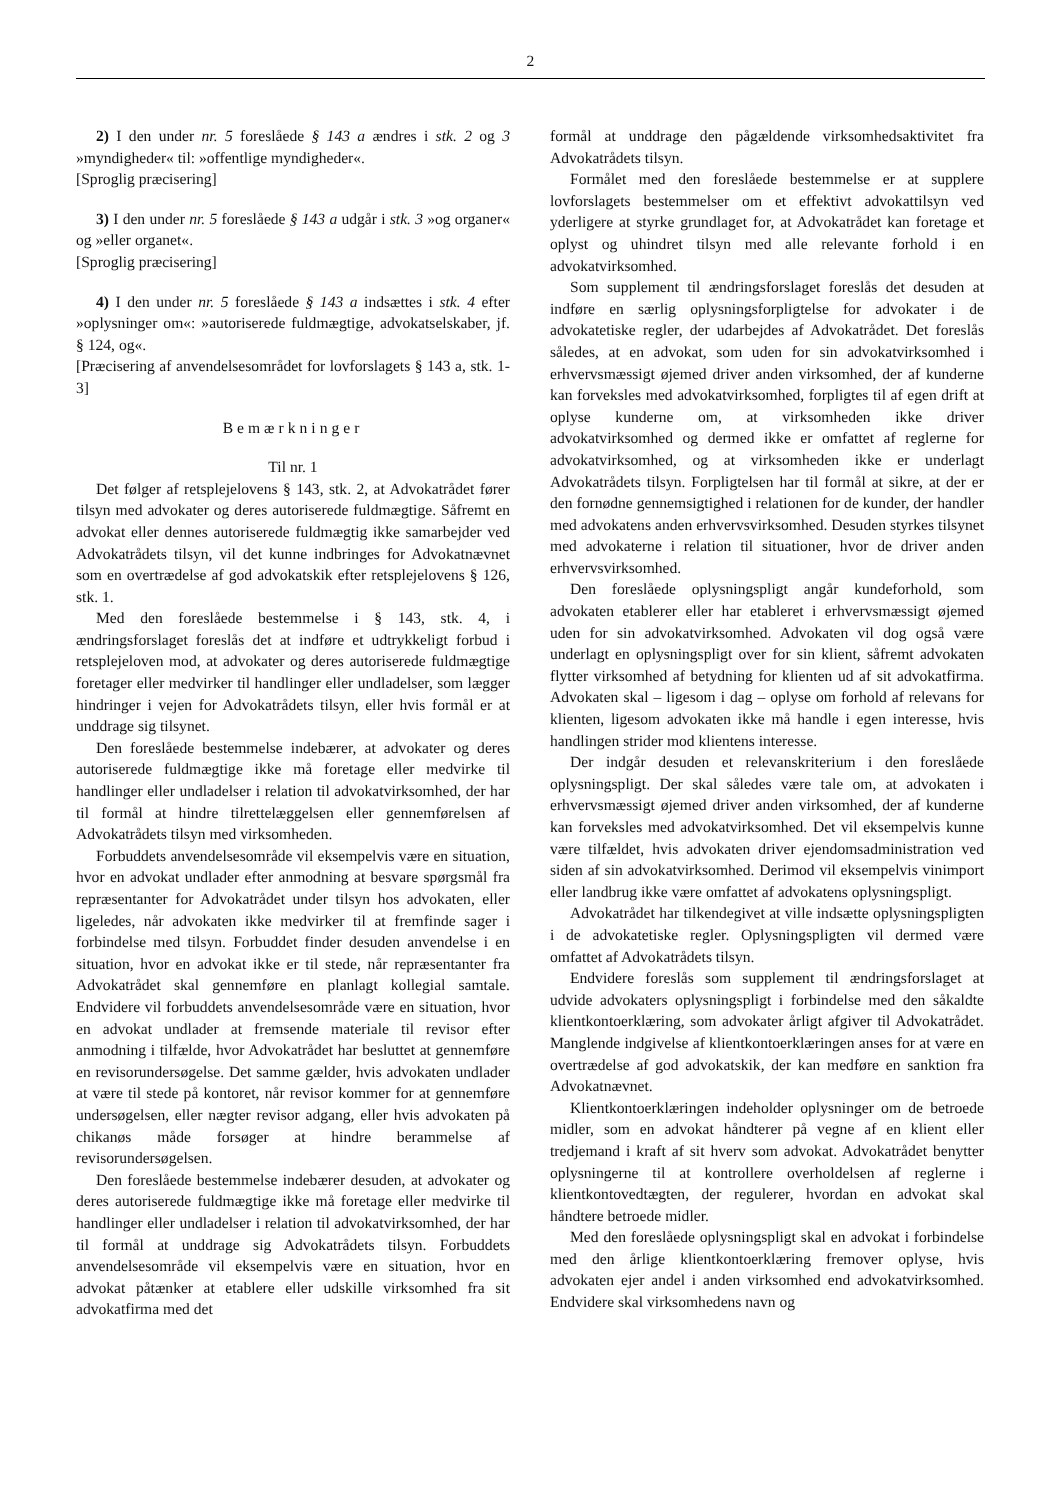2
2) I den under nr. 5 foreslåede § 143 a ændres i stk. 2 og 3 »myndigheder« til: »offentlige myndigheder«.
[Sproglig præcisering]
3) I den under nr. 5 foreslåede § 143 a udgår i stk. 3 »og organer« og »eller organet«.
[Sproglig præcisering]
4) I den under nr. 5 foreslåede § 143 a indsættes i stk. 4 efter »oplysninger om«: »autoriserede fuldmægtige, advokatselskaber, jf. § 124, og«.
[Præcisering af anvendelsesområdet for lovforslagets § 143 a, stk. 1-3]
Bemærkninger
Til nr. 1
Det følger af retsplejelovens § 143, stk. 2, at Advokatrådet fører tilsyn med advokater og deres autoriserede fuldmægtige. Såfremt en advokat eller dennes autoriserede fuldmægtig ikke samarbejder ved Advokatrådets tilsyn, vil det kunne indbringes for Advokatnævnet som en overtrædelse af god advokatskik efter retsplejelovens § 126, stk. 1.
Med den foreslåede bestemmelse i § 143, stk. 4, i ændringsforslaget foreslås det at indføre et udtrykkeligt forbud i retsplejeloven mod, at advokater og deres autoriserede fuldmægtige foretager eller medvirker til handlinger eller undladelser, som lægger hindringer i vejen for Advokatrådets tilsyn, eller hvis formål er at unddrage sig tilsynet.
Den foreslåede bestemmelse indebærer, at advokater og deres autoriserede fuldmægtige ikke må foretage eller medvirke til handlinger eller undladelser i relation til advokatvirksomhed, der har til formål at hindre tilrettelæggelsen eller gennemførelsen af Advokatrådets tilsyn med virksomheden.
Forbuddets anvendelsesområde vil eksempelvis være en situation, hvor en advokat undlader efter anmodning at besvare spørgsmål fra repræsentanter for Advokatrådet under tilsyn hos advokaten, eller ligeledes, når advokaten ikke medvirker til at fremfinde sager i forbindelse med tilsyn. Forbuddet finder desuden anvendelse i en situation, hvor en advokat ikke er til stede, når repræsentanter fra Advokatrådet skal gennemføre en planlagt kollegial samtale. Endvidere vil forbuddets anvendelsesområde være en situation, hvor en advokat undlader at fremsende materiale til revisor efter anmodning i tilfælde, hvor Advokatrådet har besluttet at gennemføre en revisorundersøgelse. Det samme gælder, hvis advokaten undlader at være til stede på kontoret, når revisor kommer for at gennemføre undersøgelsen, eller nægter revisor adgang, eller hvis advokaten på chikanøs måde forsøger at hindre berammelse af revisorundersøgelsen.
Den foreslåede bestemmelse indebærer desuden, at advokater og deres autoriserede fuldmægtige ikke må foretage eller medvirke til handlinger eller undladelser i relation til advokatvirksomhed, der har til formål at unddrage sig Advokatrådets tilsyn. Forbuddets anvendelsesområde vil eksempelvis være en situation, hvor en advokat påtænker at etablere eller udskille virksomhed fra sit advokatfirma med det
formål at unddrage den pågældende virksomhedsaktivitet fra Advokatrådets tilsyn.
Formålet med den foreslåede bestemmelse er at supplere lovforslagets bestemmelser om et effektivt advokattilsyn ved yderligere at styrke grundlaget for, at Advokatrådet kan foretage et oplyst og uhindret tilsyn med alle relevante forhold i en advokatvirksomhed.
Som supplement til ændringsforslaget foreslås det desuden at indføre en særlig oplysningsforpligtelse for advokater i de advokatetiske regler, der udarbejdes af Advokatrådet. Det foreslås således, at en advokat, som uden for sin advokatvirksomhed i erhvervsmæssigt øjemed driver anden virksomhed, der af kunderne kan forveksles med advokatvirksomhed, forpligtes til af egen drift at oplyse kunderne om, at virksomheden ikke driver advokatvirksomhed og dermed ikke er omfattet af reglerne for advokatvirksomhed, og at virksomheden ikke er underlagt Advokatrådets tilsyn. Forpligtelsen har til formål at sikre, at der er den fornødne gennemsigtighed i relationen for de kunder, der handler med advokatens anden erhvervsvirksomhed. Desuden styrkes tilsynet med advokaterne i relation til situationer, hvor de driver anden erhvervsvirksomhed.
Den foreslåede oplysningspligt angår kundeforhold, som advokaten etablerer eller har etableret i erhvervsmæssigt øjemed uden for sin advokatvirksomhed. Advokaten vil dog også være underlagt en oplysningspligt over for sin klient, såfremt advokaten flytter virksomhed af betydning for klienten ud af sit advokatfirma. Advokaten skal – ligesom i dag – oplyse om forhold af relevans for klienten, ligesom advokaten ikke må handle i egen interesse, hvis handlingen strider mod klientens interesse.
Der indgår desuden et relevanskriterium i den foreslåede oplysningspligt. Der skal således være tale om, at advokaten i erhvervsmæssigt øjemed driver anden virksomhed, der af kunderne kan forveksles med advokatvirksomhed. Det vil eksempelvis kunne være tilfældet, hvis advokaten driver ejendomsadministration ved siden af sin advokatvirksomhed. Derimod vil eksempelvis vinimport eller landbrug ikke være omfattet af advokatens oplysningspligt.
Advokatrådet har tilkendegivet at ville indsætte oplysningspligten i de advokatetiske regler. Oplysningspligten vil dermed være omfattet af Advokatrådets tilsyn.
Endvidere foreslås som supplement til ændringsforslaget at udvide advokaters oplysningspligt i forbindelse med den såkaldte klientkontoerklæring, som advokater årligt afgiver til Advokatrådet. Manglende indgivelse af klientkontoerklæringen anses for at være en overtrædelse af god advokatskik, der kan medføre en sanktion fra Advokatnævnet.
Klientkontoerklæringen indeholder oplysninger om de betroede midler, som en advokat håndterer på vegne af en klient eller tredjemand i kraft af sit hverv som advokat. Advokatrådet benytter oplysningerne til at kontrollere overholdelsen af reglerne i klientkontovedtægten, der regulerer, hvordan en advokat skal håndtere betroede midler.
Med den foreslåede oplysningspligt skal en advokat i forbindelse med den årlige klientkontoerklæring fremover oplyse, hvis advokaten ejer andel i anden virksomhed end advokatvirksomhed. Endvidere skal virksomhedens navn og